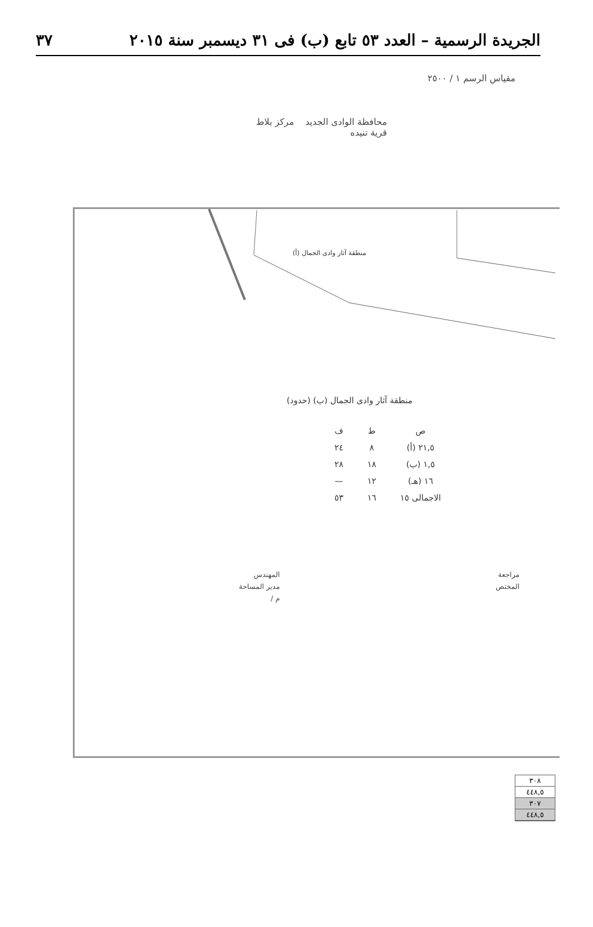الجريدة الرسمية – العدد ٥٣ تابع (ب) فى ٣١ ديسمبر سنة ٢٠١٥ ٣٧
مقياس الرسم ١ / ٢٥٠٠
محافظة الوادى الجديد مركز بلاط
قرية تنيده
منطقة آثار وادى الجمال (أ)
منطقة آثار وادى الجمال (ب) (حدود)
| ص | ط | ف |
| --- | --- | --- |
| ٢١,٥ (أ) | ٨ | ٢٤ |
| ١,٥ (ب) | ١٨ | ٢٨ |
| ١٦ (هـ) | ١٢ | — |
| الاجمالى ١٥ | ١٦ | ٥٣ |
المهندس
مدير المساحة
م /
مراجعة
المختص
٣٠٨
٤٤٨,٥
٣٠٧
٤٤٨,٥